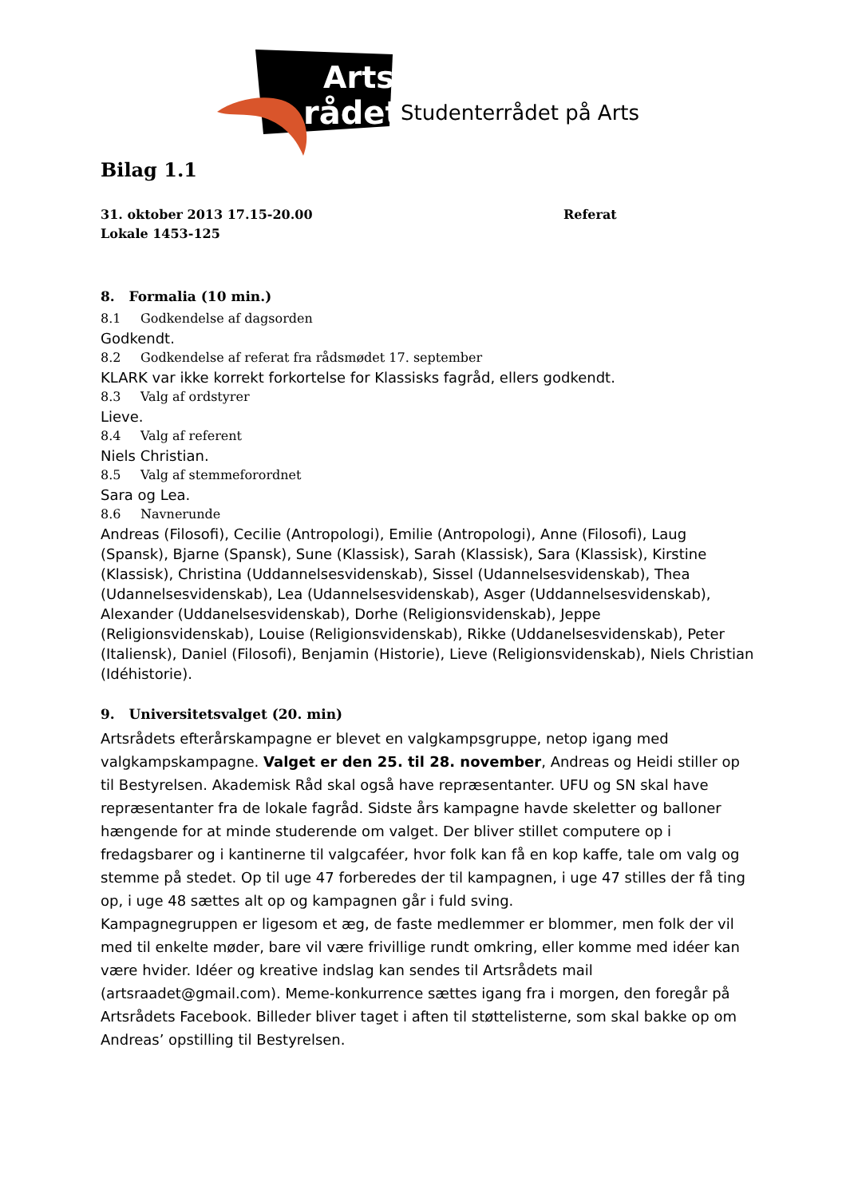Arts
rådet
Studenterrådet på Arts
Bilag 1.1
31. oktober 2013 17.15-20.00
Lokale 1453-125
Referat
8. Formalia (10 min.)
8.1 Godkendelse af dagsorden
Godkendt.
8.2 Godkendelse af referat fra rådsmødet 17. september
KLARK var ikke korrekt forkortelse for Klassisks fagråd, ellers godkendt.
8.3 Valg af ordstyrer
Lieve.
8.4 Valg af referent
Niels Christian.
8.5 Valg af stemmeforordnet
Sara og Lea.
8.6 Navnerunde
Andreas (Filosofi), Cecilie (Antropologi), Emilie (Antropologi), Anne (Filosofi), Laug (Spansk), Bjarne (Spansk), Sune (Klassisk), Sarah (Klassisk), Sara (Klassisk), Kirstine (Klassisk), Christina (Uddannelsesvidenskab), Sissel (Udannelsesvidenskab), Thea (Udannelsesvidenskab), Lea (Udannelsesvidenskab), Asger (Uddannelsesvidenskab), Alexander (Uddanelsesvidenskab), Dorhe (Religionsvidenskab), Jeppe (Religionsvidenskab), Louise (Religionsvidenskab), Rikke (Uddanelsesvidenskab), Peter (Italiensk), Daniel (Filosofi), Benjamin (Historie), Lieve (Religionsvidenskab), Niels Christian (Idéhistorie).
9. Universitetsvalget (20. min)
Artsrådets efterårskampagne er blevet en valgkampsgruppe, netop igang med valgkampskampagne. Valget er den 25. til 28. november, Andreas og Heidi stiller op til Bestyrelsen. Akademisk Råd skal også have repræsentanter. UFU og SN skal have repræsentanter fra de lokale fagråd. Sidste års kampagne havde skeletter og balloner hængende for at minde studerende om valget. Der bliver stillet computere op i fredagsbarer og i kantinerne til valgcaféer, hvor folk kan få en kop kaffe, tale om valg og stemme på stedet. Op til uge 47 forberedes der til kampagnen, i uge 47 stilles der få ting op, i uge 48 sættes alt op og kampagnen går i fuld sving.
Kampagnegruppen er ligesom et æg, de faste medlemmer er blommer, men folk der vil med til enkelte møder, bare vil være frivillige rundt omkring, eller komme med idéer kan være hvider. Idéer og kreative indslag kan sendes til Artsrådets mail (artsraadet@gmail.com). Meme-konkurrence sættes igang fra i morgen, den foregår på Artsrådets Facebook. Billeder bliver taget i aften til støttelisterne, som skal bakke op om Andreas’ opstilling til Bestyrelsen.